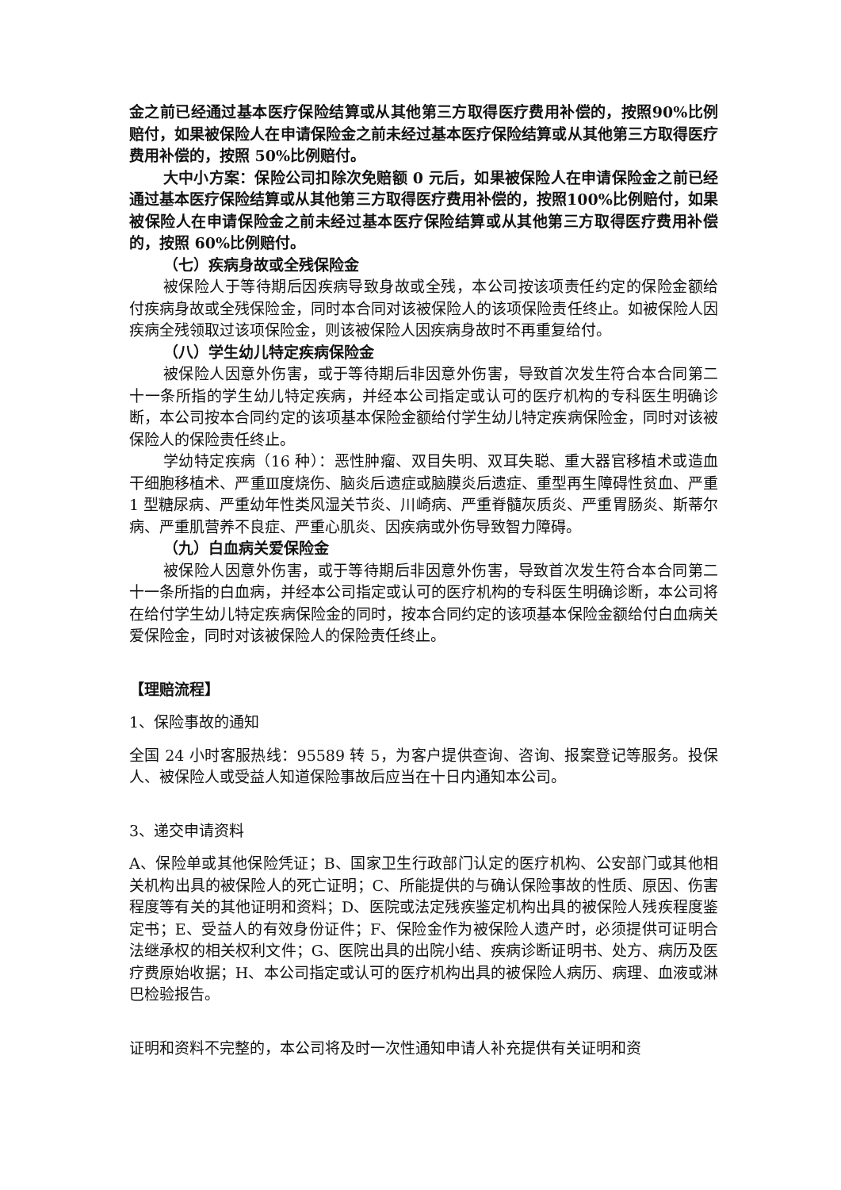金之前已经通过基本医疗保险结算或从其他第三方取得医疗费用补偿的，按照90%比例赔付，如果被保险人在申请保险金之前未经过基本医疗保险结算或从其他第三方取得医疗费用补偿的，按照 50%比例赔付。
大中小方案：保险公司扣除次免赔额 0 元后，如果被保险人在申请保险金之前已经通过基本医疗保险结算或从其他第三方取得医疗费用补偿的，按照100%比例赔付，如果被保险人在申请保险金之前未经过基本医疗保险结算或从其他第三方取得医疗费用补偿的，按照 60%比例赔付。
（七）疾病身故或全残保险金
被保险人于等待期后因疾病导致身故或全残，本公司按该项责任约定的保险金额给付疾病身故或全残保险金，同时本合同对该被保险人的该项保险责任终止。如被保险人因疾病全残领取过该项保险金，则该被保险人因疾病身故时不再重复给付。
（八）学生幼儿特定疾病保险金
被保险人因意外伤害，或于等待期后非因意外伤害，导致首次发生符合本合同第二十一条所指的学生幼儿特定疾病，并经本公司指定或认可的医疗机构的专科医生明确诊断，本公司按本合同约定的该项基本保险金额给付学生幼儿特定疾病保险金，同时对该被保险人的保险责任终止。
学幼特定疾病（16 种）：恶性肿瘤、双目失明、双耳失聪、重大器官移植术或造血干细胞移植术、严重Ⅲ度烧伤、脑炎后遗症或脑膜炎后遗症、重型再生障碍性贫血、严重 1 型糖尿病、严重幼年性类风湿关节炎、川崎病、严重脊髓灰质炎、严重胃肠炎、斯蒂尔病、严重肌营养不良症、严重心肌炎、因疾病或外伤导致智力障碍。
（九）白血病关爱保险金
被保险人因意外伤害，或于等待期后非因意外伤害，导致首次发生符合本合同第二十一条所指的白血病，并经本公司指定或认可的医疗机构的专科医生明确诊断，本公司将在给付学生幼儿特定疾病保险金的同时，按本合同约定的该项基本保险金额给付白血病关爱保险金，同时对该被保险人的保险责任终止。
【理赔流程】
1、保险事故的通知
全国 24 小时客服热线：95589 转 5，为客户提供查询、咨询、报案登记等服务。投保人、被保险人或受益人知道保险事故后应当在十日内通知本公司。
3、递交申请资料
A、保险单或其他保险凭证；B、国家卫生行政部门认定的医疗机构、公安部门或其他相关机构出具的被保险人的死亡证明；C、所能提供的与确认保险事故的性质、原因、伤害程度等有关的其他证明和资料；D、医院或法定残疾鉴定机构出具的被保险人残疾程度鉴定书；E、受益人的有效身份证件；F、保险金作为被保险人遗产时，必须提供可证明合法继承权的相关权利文件；G、医院出具的出院小结、疾病诊断证明书、处方、病历及医疗费原始收据；H、本公司指定或认可的医疗机构出具的被保险人病历、病理、血液或淋巴检验报告。
证明和资料不完整的，本公司将及时一次性通知申请人补充提供有关证明和资